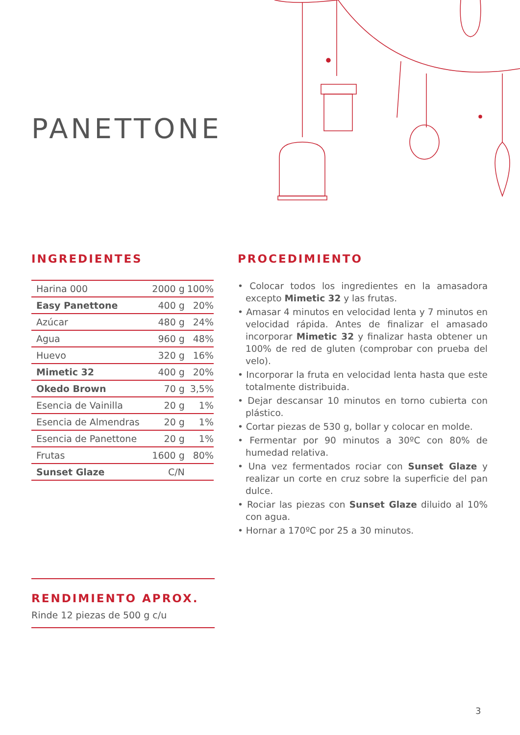PANETTONE
INGREDIENTES
| Harina 000 | 2000 g | 100% |
| Easy Panettone | 400 g | 20% |
| Azúcar | 480 g | 24% |
| Agua | 960 g | 48% |
| Huevo | 320 g | 16% |
| Mimetic 32 | 400 g | 20% |
| Okedo Brown | 70 g | 3,5% |
| Esencia de Vainilla | 20 g | 1% |
| Esencia de Almendras | 20 g | 1% |
| Esencia de Panettone | 20 g | 1% |
| Frutas | 1600 g | 80% |
| Sunset Glaze | C/N | |
PROCEDIMIENTO
• Colocar todos los ingredientes en la amasadora excepto Mimetic 32 y las frutas.
• Amasar 4 minutos en velocidad lenta y 7 minutos en velocidad rápida. Antes de finalizar el amasado incorporar Mimetic 32 y finalizar hasta obtener un 100% de red de gluten (comprobar con prueba del velo).
• Incorporar la fruta en velocidad lenta hasta que este totalmente distribuida.
• Dejar descansar 10 minutos en torno cubierta con plástico.
• Cortar piezas de 530 g, bollar y colocar en molde.
• Fermentar por 90 minutos a 30ºC con 80% de humedad relativa.
• Una vez fermentados rociar con Sunset Glaze y realizar un corte en cruz sobre la superficie del pan dulce.
• Rociar las piezas con Sunset Glaze diluido al 10% con agua.
• Hornar a 170ºC por 25 a 30 minutos.
RENDIMIENTO APROX.
Rinde 12 piezas de 500 g c/u
3